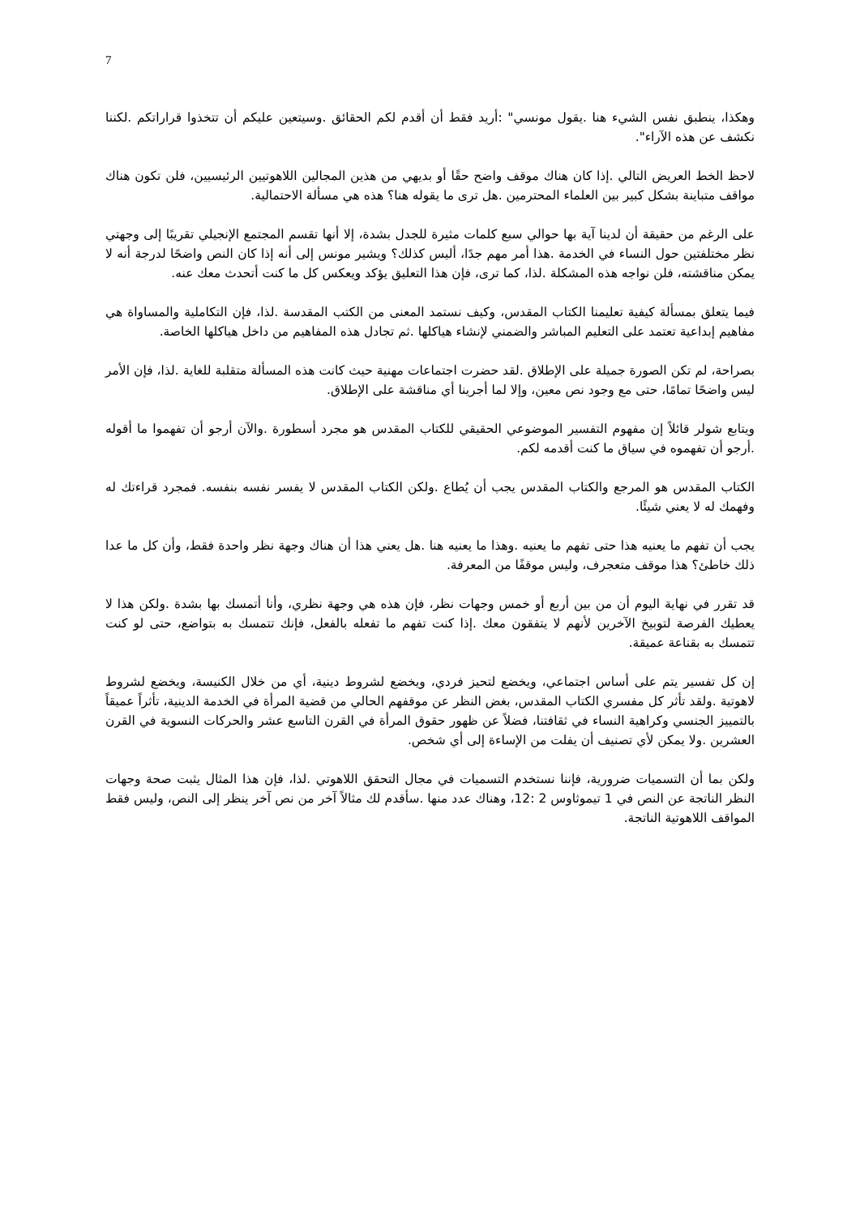7
وهكذا، ينطبق نفس الشيء هنا .يقول مونسي" :أريد فقط أن أقدم لكم الحقائق .وسيتعين عليكم أن تتخذوا قراراتكم .لكننا نكشف عن هذه الآراء".
لاحظ الخط العريض التالي .إذا كان هناك موقف واضح حقًا أو بديهي من هذين المجالين اللاهوتيين الرئيسيين، فلن تكون هناك مواقف متباينة بشكل كبير بين العلماء المحترمين .هل ترى ما يقوله هنا؟ هذه هي مسألة الاحتمالية.
على الرغم من حقيقة أن لدينا آية بها حوالي سبع كلمات مثيرة للجدل بشدة، إلا أنها تقسم المجتمع الإنجيلي تقريبًا إلى وجهتي نظر مختلفتين حول النساء في الخدمة .هذا أمر مهم جدًا، أليس كذلك؟ ويشير مونس إلى أنه إذا كان النص واضحًا لدرجة أنه لا يمكن مناقشته، فلن نواجه هذه المشكلة .لذا، كما ترى، فإن هذا التعليق يؤكد ويعكس كل ما كنت أتحدث معك عنه.
فيما يتعلق بمسألة كيفية تعليمنا الكتاب المقدس، وكيف نستمد المعنى من الكتب المقدسة .لذا، فإن التكاملية والمساواة هي مفاهيم إبداعية تعتمد على التعليم المباشر والضمني لإنشاء هياكلها .ثم تجادل هذه المفاهيم من داخل هياكلها الخاصة.
بصراحة، لم تكن الصورة جميلة على الإطلاق .لقد حضرت اجتماعات مهنية حيث كانت هذه المسألة متقلبة للغاية .لذا، فإن الأمر ليس واضحًا تمامًا، حتى مع وجود نص معين، وإلا لما أجرينا أي مناقشة على الإطلاق.
ويتابع شولر قائلاً إن مفهوم التفسير الموضوعي الحقيقي للكتاب المقدس هو مجرد أسطورة .والآن أرجو أن تفهموا ما أقوله .أرجو أن تفهموه في سياق ما كنت أقدمه لكم.
الكتاب المقدس هو المرجع والكتاب المقدس يجب أن يُطاع .ولكن الكتاب المقدس لا يفسر نفسه بنفسه. فمجرد قراءتك له وفهمك له لا يعني شيئًا.
يجب أن تفهم ما يعنيه هذا حتى تفهم ما يعنيه .وهذا ما يعنيه هنا .هل يعني هذا أن هناك وجهة نظر واحدة فقط، وأن كل ما عدا ذلك خاطئ؟ هذا موقف متعجرف، وليس موقفًا من المعرفة.
قد تقرر في نهاية اليوم أن من بين أربع أو خمس وجهات نظر، فإن هذه هي وجهة نظري، وأنا أتمسك بها بشدة .ولكن هذا لا يعطيك الفرصة لتوبيخ الآخرين لأنهم لا يتفقون معك .إذا كنت تفهم ما تفعله بالفعل، فإنك تتمسك به بتواضع، حتى لو كنت تتمسك به بقناعة عميقة.
إن كل تفسير يتم على أساس اجتماعي، ويخضع لتحيز فردي، ويخضع لشروط دينية، أي من خلال الكنيسة، ويخضع لشروط لاهوتية .ولقد تأثر كل مفسري الكتاب المقدس، بغض النظر عن موقفهم الحالي من قضية المرأة في الخدمة الدينية، تأثراً عميقاً بالتمييز الجنسي وكراهية النساء في ثقافتنا، فضلاً عن ظهور حقوق المرأة في القرن التاسع عشر والحركات النسوية في القرن العشرين .ولا يمكن لأي تصنيف أن يفلت من الإساءة إلى أي شخص.
ولكن بما أن التسميات ضرورية، فإننا نستخدم التسميات في مجال التحقق اللاهوتي .لذا، فإن هذا المثال يثبت صحة وجهات النظر الناتجة عن النص في 1 تيموثاوس 2 :12، وهناك عدد منها .سأقدم لك مثالاً آخر من نص آخر ينظر إلى النص، وليس فقط المواقف اللاهوتية الناتجة.